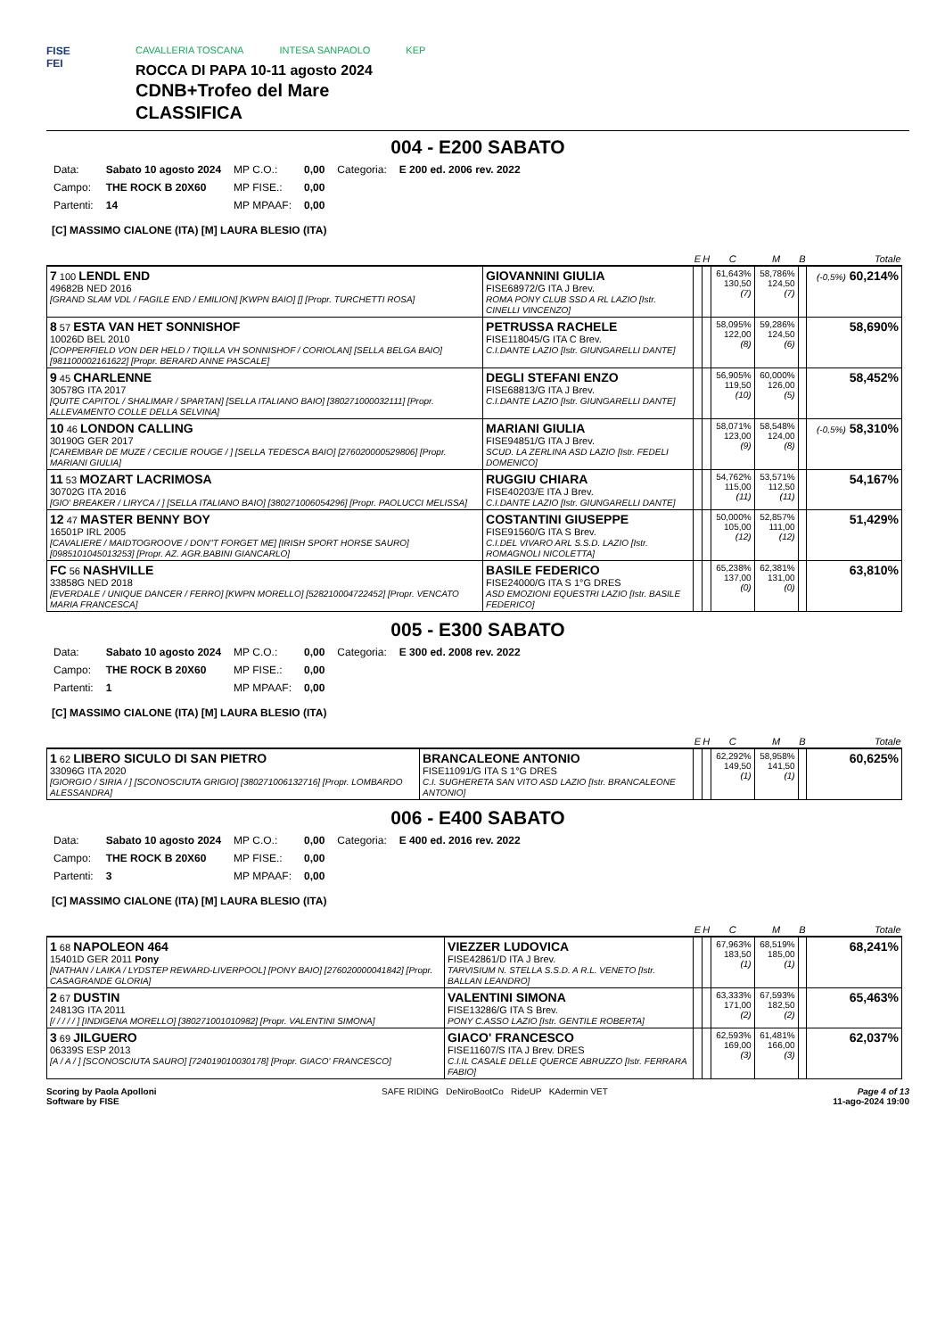FISE
FEI
CAVALLERIA TOSCANA INTESA SANPAOLO KEP
ROCCA DI PAPA 10-11 agosto 2024
CDNB+Trofeo del Mare
CLASSIFICA
004 - E200 SABATO
| Data: | Sabato 10 agosto 2024 | MP C.O.: | 0,00 | Categoria: | E 200 ed. 2006 rev. 2022 |
| Campo: | THE ROCK B 20X60 | MP FISE.: | 0,00 | | |
| Partenti: | 14 | MP MPAAF: | 0,00 | | |
[C] MASSIMO CIALONE (ITA) [M] LAURA BLESIO (ITA)
| | | E | H | C | M | B | Totale |
| --- | --- | --- | --- | --- | --- | --- | --- |
| 7 100 LENDL END 49682B NED 2016 [GRAND SLAM VDL / FAGILE END / EMILION] [KWPN BAIO] [] [Propr. TURCHETTI ROSA] | GIOVANNINI GIULIA FISE68972/G ITA J Brev. ROMA PONY CLUB SSD A RL LAZIO [Istr. CINELLI VINCENZO] | | | 61,643% 130,50 (7) | 58,786% 124,50 (7) | | (-0,5%) 60,214% |
| 8 57 ESTA VAN HET SONNISHOF 10026D BEL 2010 [COPPERFIELD VON DER HELD / TIQILLA VH SONNISHOF / CORIOLAN] [SELLA BELGA BAIO] [981100002161622] [Propr. BERARD ANNE PASCALE] | PETRUSSA RACHELE FISE118045/G ITA C Brev. C.I.DANTE LAZIO [Istr. GIUNGARELLI DANTE] | | | 58,095% 122,00 (8) | 59,286% 124,50 (6) | | 58,690% |
| 9 45 CHARLENNE 30578G ITA 2017 [QUITE CAPITOL / SHALIMAR / SPARTAN] [SELLA ITALIANO BAIO] [380271000032111] [Propr. ALLEVAMENTO COLLE DELLA SELVINA] | DEGLI STEFANI ENZO FISE68813/G ITA J Brev. C.I.DANTE LAZIO [Istr. GIUNGARELLI DANTE] | | | 56,905% 119,50 (10) | 60,000% 126,00 (5) | | 58,452% |
| 10 46 LONDON CALLING 30190G GER 2017 [CAREMBAR DE MUZE / CECILIE ROUGE / ] [SELLA TEDESCA BAIO] [276020000529806] [Propr. MARIANI GIULIA] | MARIANI GIULIA FISE94851/G ITA J Brev. SCUD. LA ZERLINA ASD LAZIO [Istr. FEDELI DOMENICO] | | | 58,071% 123,00 (9) | 58,548% 124,00 (8) | | (-0,5%) 58,310% |
| 11 53 MOZART LACRIMOSA 30702G ITA 2016 [GIO' BREAKER / LIRYCA / ] [SELLA ITALIANO BAIO] [380271006054296] [Propr. PAOLUCCI MELISSA] | RUGGIU CHIARA FISE40203/E ITA J Brev. C.I.DANTE LAZIO [Istr. GIUNGARELLI DANTE] | | | 54,762% 115,00 (11) | 53,571% 112,50 (11) | | 54,167% |
| 12 47 MASTER BENNY BOY 16501P IRL 2005 [CAVALIERE / MAIDTOGROOVE / DON"T FORGET ME] [IRISH SPORT HORSE SAURO] [0985101045013253] [Propr. AZ. AGR.BABINI GIANCARLO] | COSTANTINI GIUSEPPE FISE91560/G ITA S Brev. C.I.DEL VIVARO ARL S.S.D. LAZIO [Istr. ROMAGNOLI NICOLETTA] | | | 50,000% 105,00 (12) | 52,857% 111,00 (12) | | 51,429% |
| FC 56 NASHVILLE 33858G NED 2018 [EVERDALE / UNIQUE DANCER / FERRO] [KWPN MORELLO] [528210004722452] [Propr. VENCATO MARIA FRANCESCA] | BASILE FEDERICO FISE24000/G ITA S 1°G DRES ASD EMOZIONI EQUESTRI LAZIO [Istr. BASILE FEDERICO] | | | 65,238% 137,00 (0) | 62,381% 131,00 (0) | | 63,810% |
005 - E300 SABATO
| Data: | Sabato 10 agosto 2024 | MP C.O.: | 0,00 | Categoria: | E 300 ed. 2008 rev. 2022 |
| Campo: | THE ROCK B 20X60 | MP FISE.: | 0,00 | | |
| Partenti: | 1 | MP MPAAF: | 0,00 | | |
[C] MASSIMO CIALONE (ITA) [M] LAURA BLESIO (ITA)
| | | E | H | C | M | B | Totale |
| --- | --- | --- | --- | --- | --- | --- | --- |
| 1 62 LIBERO SICULO DI SAN PIETRO 33096G ITA 2020 [GIORGIO / SIRIA / ] [SCONOSCIUTA GRIGIO] [380271006132716] [Propr. LOMBARDO ALESSANDRA] | BRANCALEONE ANTONIO FISE11091/G ITA S 1°G DRES C.I. SUGHERETA SAN VITO ASD LAZIO [Istr. BRANCALEONE ANTONIO] | | | 62,292% 149,50 (1) | 58,958% 141,50 (1) | | 60,625% |
006 - E400 SABATO
| Data: | Sabato 10 agosto 2024 | MP C.O.: | 0,00 | Categoria: | E 400 ed. 2016 rev. 2022 |
| Campo: | THE ROCK B 20X60 | MP FISE.: | 0,00 | | |
| Partenti: | 3 | MP MPAAF: | 0,00 | | |
[C] MASSIMO CIALONE (ITA) [M] LAURA BLESIO (ITA)
| | | E | H | C | M | B | Totale |
| --- | --- | --- | --- | --- | --- | --- | --- |
| 1 68 NAPOLEON 464 15401D GER 2011 Pony [NATHAN / LAIKA / LYDSTEP REWARD-LIVERPOOL] [PONY BAIO] [276020000041842] [Propr. CASAGRANDE GLORIA] | VIEZZER LUDOVICA FISE42861/D ITA J Brev. TARVISIUM N. STELLA S.S.D. A R.L. VENETO [Istr. BALLAN LEANDRO] | | | 67,963% 183,50 (1) | 68,519% 185,00 (1) | | 68,241% |
| 2 67 DUSTIN 24813G ITA 2011 [/ / / / / ] [INDIGENA MORELLO] [380271001010982] [Propr. VALENTINI SIMONA] | VALENTINI SIMONA FISE13286/G ITA S Brev. PONY C.ASSO LAZIO [Istr. GENTILE ROBERTA] | | | 63,333% 171,00 (2) | 67,593% 182,50 (2) | | 65,463% |
| 3 69 JILGUERO 06339S ESP 2013 [A / A / ] [SCONOSCIUTA SAURO] [724019010030178] [Propr. GIACO' FRANCESCO] | GIACO' FRANCESCO FISE11607/S ITA J Brev. DRES C.I.IL CASALE DELLE QUERCE ABRUZZO [Istr. FERRARA FABIO] | | | 62,593% 169,00 (3) | 61,481% 166,00 (3) | | 62,037% |
Scoring by Paola Apolloni
Software by FISE
SAFE RIDING DeNiroBootCo RideUP KAdermin VET
Page 4 of 13
11-ago-2024 19:00